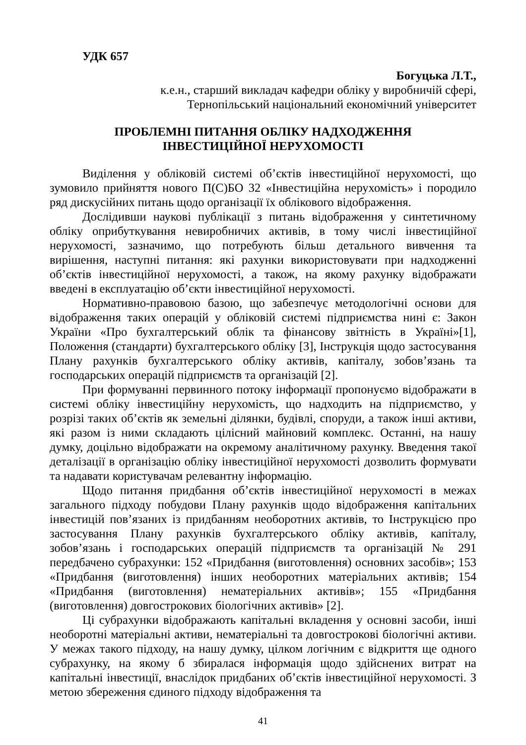УДК 657
Богуцька Л.Т.,
к.е.н., старший викладач кафедри обліку у виробничій сфері,
Тернопільський національний економічний університет
ПРОБЛЕМНІ ПИТАННЯ ОБЛІКУ НАДХОДЖЕННЯ
ІНВЕСТИЦІЙНОЇ НЕРУХОМОСТІ
Виділення у обліковій системі об’єктів інвестиційної нерухомості, що зумовило прийняття нового П(С)БО 32 «Інвестиційна нерухомість» і породило ряд дискусійних питань щодо організації їх облікового відображення.
Дослідивши наукові публікації з питань відображення у синтетичному обліку оприбуткування невиробничих активів, в тому числі інвестиційної нерухомості, зазначимо, що потребують більш детального вивчення та вирішення, наступні питання: які рахунки використовувати при надходженні об’єктів інвестиційної нерухомості, а також, на якому рахунку відображати введені в експлуатацію об’єкти інвестиційної нерухомості.
Нормативно-правовою базою, що забезпечує методологічні основи для відображення таких операцій у обліковій системі підприємства нині є: Закон України «Про бухгалтерський облік та фінансову звітність в Україні»[1], Положення (стандарти) бухгалтерського обліку [3], Інструкція щодо застосування Плану рахунків бухгалтерського обліку активів, капіталу, зобов’язань та господарських операцій підприємств та організацій [2].
При формуванні первинного потоку інформації пропонуємо відображати в системі обліку інвестиційну нерухомість, що надходить на підприємство, у розрізі таких об’єктів як земельні ділянки, будівлі, споруди, а також інші активи, які разом із ними складають цілісний майновий комплекс. Останні, на нашу думку, доцільно відображати на окремому аналітичному рахунку. Введення такої деталізації в організацію обліку інвестиційної нерухомості дозволить формувати та надавати користувачам релевантну інформацію.
Щодо питання придбання об’єктів інвестиційної нерухомості в межах загального підходу побудови Плану рахунків щодо відображення капітальних інвестицій пов’язаних із придбанням необоротних активів, то Інструкцією про застосування Плану рахунків бухгалтерського обліку активів, капіталу, зобов’язань і господарських операцій підприємств та організацій № 291 передбачено субрахунки: 152 «Придбання (виготовлення) основних засобів»; 153 «Придбання (виготовлення) інших необоротних матеріальних активів; 154 «Придбання (виготовлення) нематеріальних активів»; 155 «Придбання (виготовлення) довгострокових біологічних активів» [2].
Ці субрахунки відображають капітальні вкладення у основні засоби, інші необоротні матеріальні активи, нематеріальні та довгострокові біологічні активи. У межах такого підходу, на нашу думку, цілком логічним є відкриття ще одного субрахунку, на якому б збиралася інформація щодо здійснених витрат на капітальні інвестиції, внаслідок придбаних об’єктів інвестиційної нерухомості. З метою збереження єдиного підходу відображення та
41